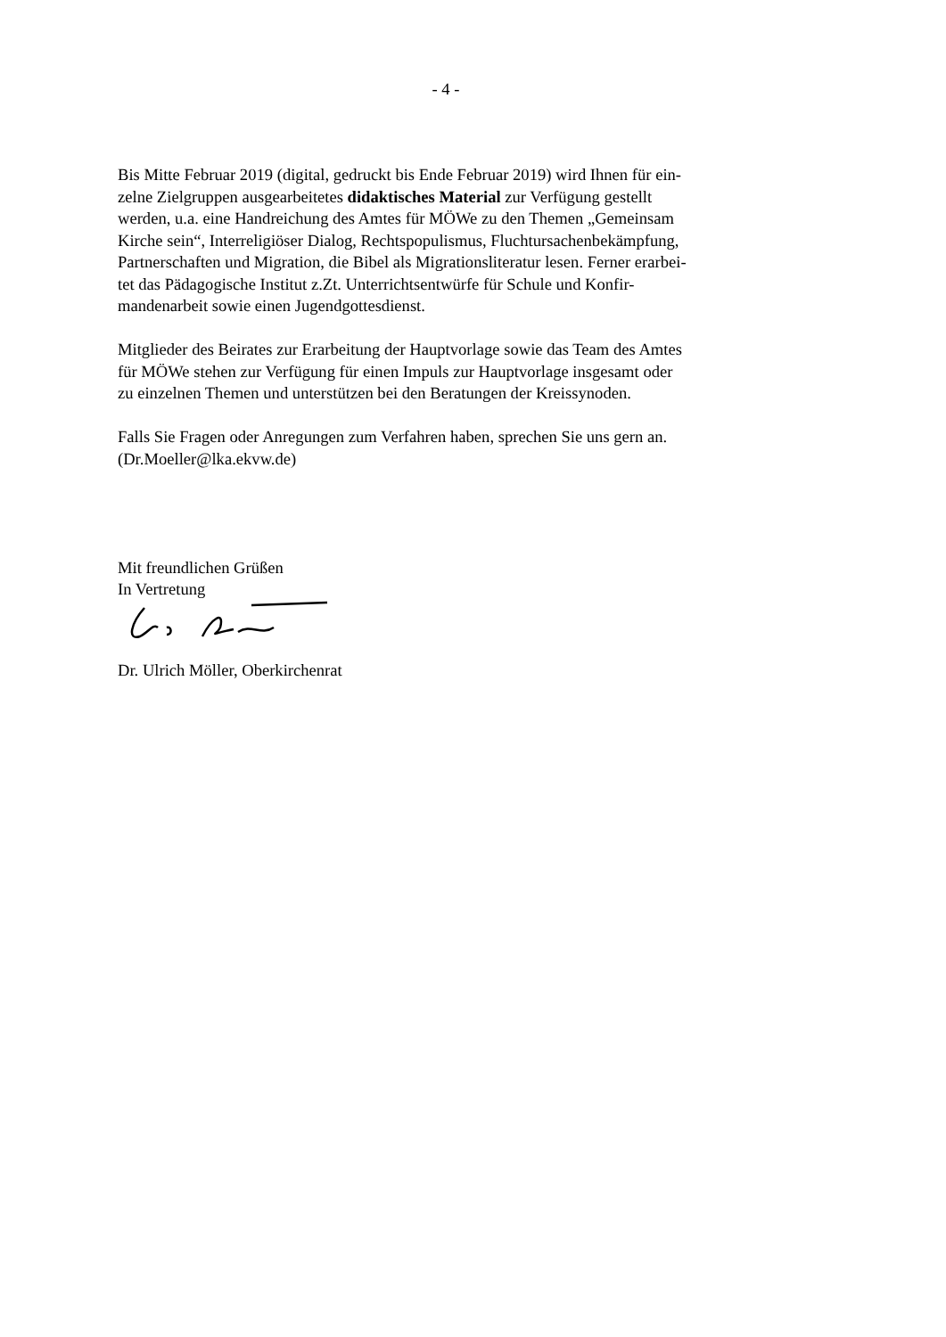- 4 -
Bis Mitte Februar 2019 (digital, gedruckt bis Ende Februar 2019) wird Ihnen für ein-
zelne Zielgruppen ausgearbeitetes didaktisches Material zur Verfügung gestellt
werden, u.a. eine Handreichung des Amtes für MÖWe zu den Themen „Gemeinsam
Kirche sein“, Interreligiöser Dialog, Rechtspopulismus, Fluchtursachenbekämpfung,
Partnerschaften und Migration, die Bibel als Migrationsliteratur lesen. Ferner erarbei-
tet das Pädagogische Institut z.Zt. Unterrichtsentwürfe für Schule und Konfir-
mandenarbeit sowie einen Jugendgottesdienst.
Mitglieder des Beirates zur Erarbeitung der Hauptvorlage sowie das Team des Amtes
für MÖWe stehen zur Verfügung für einen Impuls zur Hauptvorlage insgesamt oder
zu einzelnen Themen und unterstützen bei den Beratungen der Kreissynoden.
Falls Sie Fragen oder Anregungen zum Verfahren haben, sprechen Sie uns gern an.
(Dr.Moeller@lka.ekvw.de)
Mit freundlichen Grüßen
In Vertretung
Dr. Ulrich Möller, Oberkirchenrat